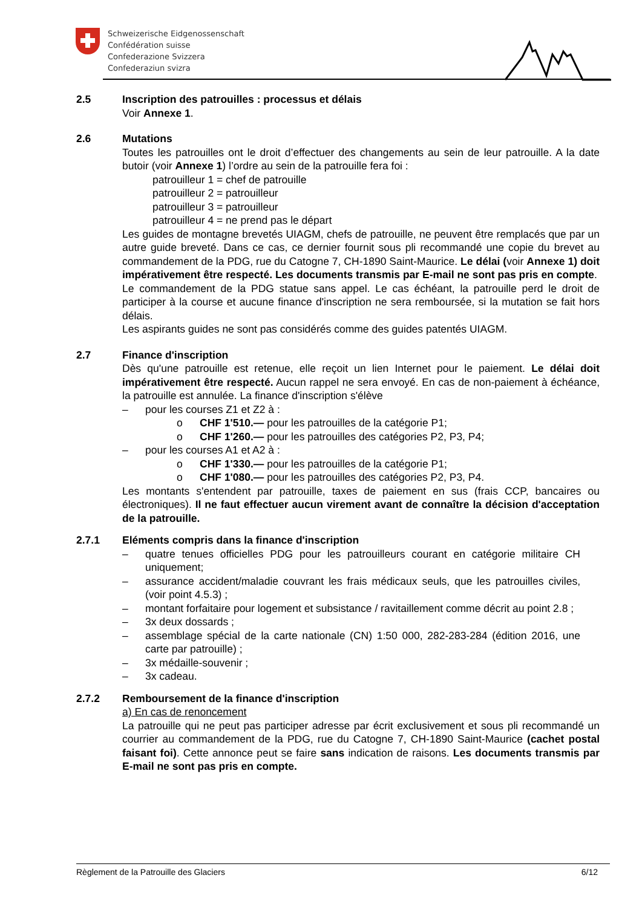Schweizerische Eidgenossenschaft
Confédération suisse
Confederazione Svizzera
Confederaziun svizra
2.5 Inscription des patrouilles : processus et délais
Voir Annexe 1.
2.6 Mutations
Toutes les patrouilles ont le droit d’effectuer des changements au sein de leur patrouille. A la date butoir (voir Annexe 1) l’ordre au sein de la patrouille fera foi :
patrouilleur 1 = chef de patrouille
patrouilleur 2 = patrouilleur
patrouilleur 3 = patrouilleur
patrouilleur 4 = ne prend pas le départ
Les guides de montagne brevetés UIAGM, chefs de patrouille, ne peuvent être remplacés que par un autre guide breveté. Dans ce cas, ce dernier fournit sous pli recommandé une copie du brevet au commandement de la PDG, rue du Catogne 7, CH-1890 Saint-Maurice. Le délai (voir Annexe 1) doit impérativement être respecté. Les documents transmis par E-mail ne sont pas pris en compte.
Le commandement de la PDG statue sans appel. Le cas échéant, la patrouille perd le droit de participer à la course et aucune finance d'inscription ne sera remboursée, si la mutation se fait hors délais.
Les aspirants guides ne sont pas considérés comme des guides patentés UIAGM.
2.7 Finance d'inscription
Dès qu'une patrouille est retenue, elle reçoit un lien Internet pour le paiement. Le délai doit impérativement être respecté. Aucun rappel ne sera envoyé. En cas de non-paiement à échéance, la patrouille est annulée. La finance d'inscription s'élève
– pour les courses Z1 et Z2 à :
o CHF 1'510.— pour les patrouilles de la catégorie P1;
o CHF 1'260.— pour les patrouilles des catégories P2, P3, P4;
– pour les courses A1 et A2 à :
o CHF 1'330.— pour les patrouilles de la catégorie P1;
o CHF 1'080.— pour les patrouilles des catégories P2, P3, P4.
Les montants s'entendent par patrouille, taxes de paiement en sus (frais CCP, bancaires ou électroniques). Il ne faut effectuer aucun virement avant de connaître la décision d'acceptation de la patrouille.
2.7.1 Eléments compris dans la finance d'inscription
– quatre tenues officielles PDG pour les patrouilleurs courant en catégorie militaire CH uniquement;
– assurance accident/maladie couvrant les frais médicaux seuls, que les patrouilles civiles, (voir point 4.5.3) ;
– montant forfaitaire pour logement et subsistance / ravitaillement comme décrit au point 2.8 ;
– 3x deux dossards ;
– assemblage spécial de la carte nationale (CN) 1:50 000, 282-283-284 (édition 2016, une carte par patrouille) ;
– 3x médaille-souvenir ;
– 3x cadeau.
2.7.2 Remboursement de la finance d'inscription
a) En cas de renoncement
La patrouille qui ne peut pas participer adresse par écrit exclusivement et sous pli recommandé un courrier au commandement de la PDG, rue du Catogne 7, CH-1890 Saint-Maurice (cachet postal faisant foi). Cette annonce peut se faire sans indication de raisons. Les documents transmis par E-mail ne sont pas pris en compte.
Règlement de la Patrouille des Glaciers 6/12